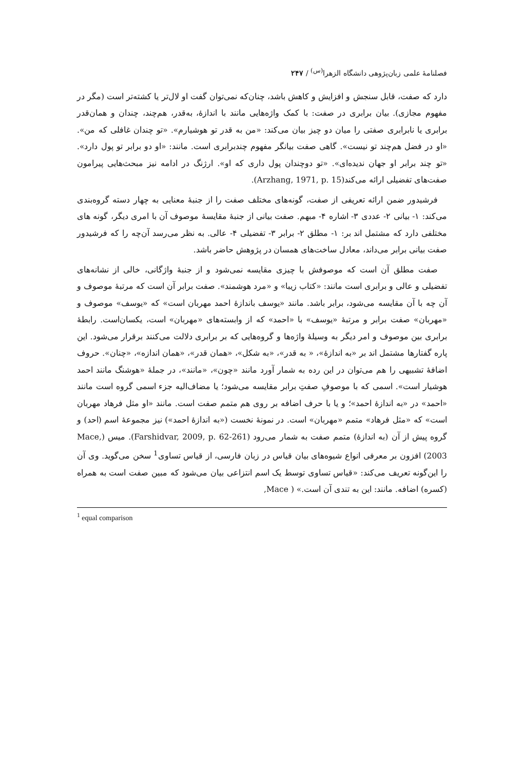فصلنامهٔ علمی زبان‌پژوهی دانشگاه الزهرا<sup>(س)</sup> / ۲۴۷
دارد که صفت، قابل سنجش و افزایش و کاهش باشد، چنان‌که نمی‌توان گفت او لال‌تر یا کشته‌تر است (مگر در مفهوم مجازی). بیان برابری در صفت: با کمک واژه‌هایی مانند با اندازهٔ، به‌قدر، هم‌چند، چندان و همان‌قدر برابری یا نابرابری صفتی را میان دو چیز بیان می‌کند: «من به قدر تو هوشیارم». «تو چندان غافلی که من». «او در فضل هم‌چند تو نیست». گاهی صفت بیانگر مفهوم چندبرابری است. مانند: «او دو برابر تو پول دارد». «تو چند برابر او جهان ندیده‌ای». «تو دوچندان پول داری که او». ارژنگ در ادامه نیز مبحث‌هایی پیرامون صفت‌های تفضیلی ارائه می‌کند(Arzhang, 1971, p. 15).
فرشیدور ضمن ارائه تعریفی از صفت، گونه‌های مختلف صفت را از جنبهٔ معنایی به چهار دسته گروه‌بندی می‌کند: ۱- بیانی ۲- عددی ۳- اشاره ۴- مبهم. صفت بیانی از جنبهٔ مقایسهٔ موصوف آن با امری دیگر، گونه های مختلفی دارد که مشتمل اند بر: ۱- مطلق ۲- برابر ۳- تفضیلی ۴- عالی. به نظر می‌رسد آن‌چه را که فرشیدور صفت بیانی برابر می‌داند، معادل ساخت‌های همسان در پژوهش حاضر باشد.
صفت مطلق آن است که موصوفش با چیزی مقایسه نمی‌شود و از جنبهٔ واژگانی، خالی از نشانه‌های تفضیلی و عالی و برابری است مانند: «کتاب زیبا» و «مرد هوشمند». صفت برابر آن است که مرتبهٔ موصوف و آن چه با آن مقایسه می‌شود، برابر باشد. مانند «یوسف باندازهٔ احمد مهربان است» که «یوسف» موصوف و «مهربان» صفت برابر و مرتبهٔ «یوسف» با «احمد» که از وابسته‌های «مهربان» است، یکسان‌است. رابطهٔ برابری بین موصوف و امر دیگر به وسیلهٔ واژه‌ها و گروه‌هایی که بر برابری دلالت می‌کنند برقرار می‌شود. این پاره گفتارها مشتمل اند بر «به اندازهٔ»، « به قدر»، «به شکل»، «همان قدر»، «همان اندازه»، «چنان». حروف اضافهٔ تشبیهی را هم می‌توان در این رده به شمار آورد مانند «چون»، «مانند»، در جملهٔ «هوشنگ مانند احمد هوشیار است». اسمی که با موصوفِ صفتِ برابر مقایسه می‌شود؛ یا مضاف‌الیه جزء اسمی گروه است مانند «احمد» در «به اندازهٔ احمد»؛ و یا با حرف اضافه بر روی هم متمم صفت است. مانند «او مثل فرهاد مهربان است» که «مثل فرهاد» متمم «مهربان» است. در نمونهٔ نخست («به اندازهٔ احمد») نیز مجموعهٔ اسم (احد) و گروه پیش از آن (به اندازهٔ) متمم صفت به شمار می‌رود (Farshidvar, 2009, p. 62-261). میس (Mace, 2003) افزون بر معرفی انواع شیوه‌های بیان قیاس در زبان فارسی، از قیاس تساوی<sup>1</sup> سخن می‌گوید. وی آن را این‌گونه تعریف می‌کند: «قیاس تساوی توسط یک اسم انتزاعی بیان می‌شود که مبین صفت است به همراه (کسره) اضافه. مانند: این به تندی آن است.» ( Mace,
<sup>1</sup> equal comparison